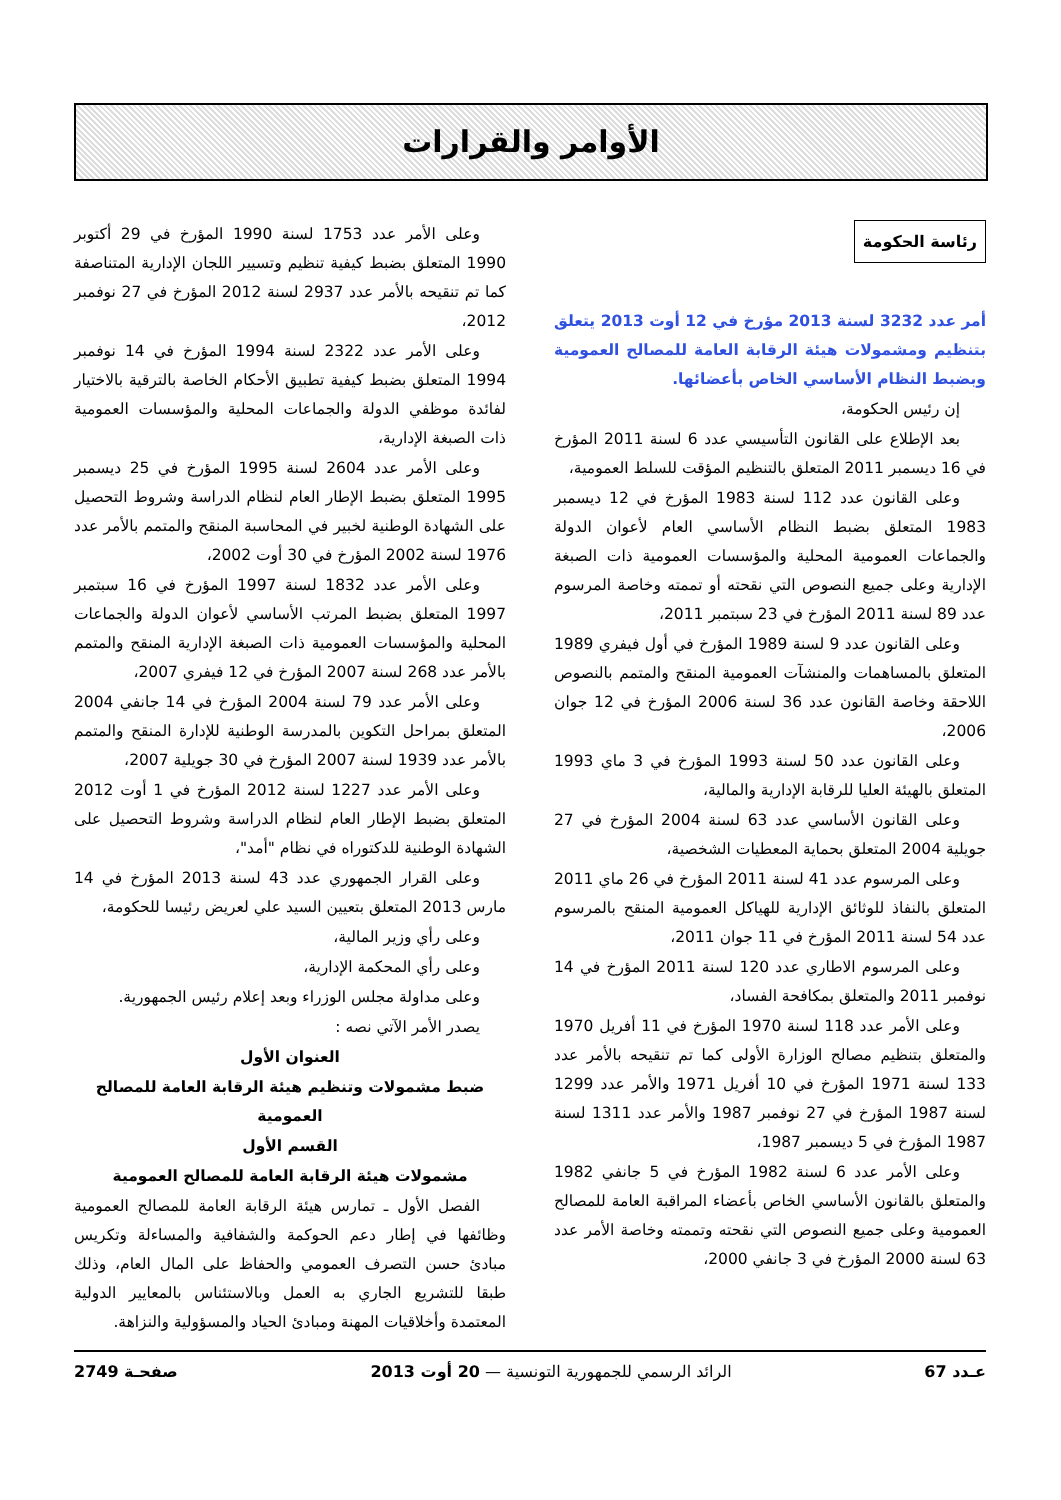الأوامر والقرارات
رئاسة الحكومة
أمر عدد 3232 لسنة 2013 مؤرخ في 12 أوت 2013 يتعلق بتنظيم ومشمولات هيئة الرقابة العامة للمصالح العمومية وبضبط النظام الأساسي الخاص بأعضائها.
إن رئيس الحكومة،
بعد الإطلاع على القانون التأسيسي عدد 6 لسنة 2011 المؤرخ في 16 ديسمبر 2011 المتعلق بالتنظيم المؤقت للسلط العمومية،
وعلى القانون عدد 112 لسنة 1983 المؤرخ في 12 ديسمبر 1983 المتعلق بضبط النظام الأساسي العام لأعوان الدولة والجماعات العمومية المحلية والمؤسسات العمومية ذات الصبغة الإدارية وعلى جميع النصوص التي نقحته أو تممته وخاصة المرسوم عدد 89 لسنة 2011 المؤرخ في 23 سبتمبر 2011،
وعلى القانون عدد 9 لسنة 1989 المؤرخ في أول فيفري 1989 المتعلق بالمساهمات والمنشآت العمومية المنقح والمتمم بالنصوص اللاحقة وخاصة القانون عدد 36 لسنة 2006 المؤرخ في 12 جوان 2006،
وعلى القانون عدد 50 لسنة 1993 المؤرخ في 3 ماي 1993 المتعلق بالهيئة العليا للرقابة الإدارية والمالية،
وعلى القانون الأساسي عدد 63 لسنة 2004 المؤرخ في 27 جويلية 2004 المتعلق بحماية المعطيات الشخصية،
وعلى المرسوم عدد 41 لسنة 2011 المؤرخ في 26 ماي 2011 المتعلق بالنفاذ للوثائق الإدارية للهياكل العمومية المنقح بالمرسوم عدد 54 لسنة 2011 المؤرخ في 11 جوان 2011،
وعلى المرسوم الاطاري عدد 120 لسنة 2011 المؤرخ في 14 نوفمبر 2011 والمتعلق بمكافحة الفساد،
وعلى الأمر عدد 118 لسنة 1970 المؤرخ في 11 أفريل 1970 والمتعلق بتنظيم مصالح الوزارة الأولى كما تم تنقيحه بالأمر عدد 133 لسنة 1971 المؤرخ في 10 أفريل 1971 والأمر عدد 1299 لسنة 1987 المؤرخ في 27 نوفمبر 1987 والأمر عدد 1311 لسنة 1987 المؤرخ في 5 ديسمبر 1987،
وعلى الأمر عدد 6 لسنة 1982 المؤرخ في 5 جانفي 1982 والمتعلق بالقانون الأساسي الخاص بأعضاء المراقبة العامة للمصالح العمومية وعلى جميع النصوص التي نقحته وتممته وخاصة الأمر عدد 63 لسنة 2000 المؤرخ في 3 جانفي 2000،
وعلى الأمر عدد 1753 لسنة 1990 المؤرخ في 29 أكتوبر 1990 المتعلق بضبط كيفية تنظيم وتسيير اللجان الإدارية المتناصفة كما تم تنقيحه بالأمر عدد 2937 لسنة 2012 المؤرخ في 27 نوفمبر 2012،
وعلى الأمر عدد 2322 لسنة 1994 المؤرخ في 14 نوفمبر 1994 المتعلق بضبط كيفية تطبيق الأحكام الخاصة بالترقية بالاختيار لفائدة موظفي الدولة والجماعات المحلية والمؤسسات العمومية ذات الصبغة الإدارية،
وعلى الأمر عدد 2604 لسنة 1995 المؤرخ في 25 ديسمبر 1995 المتعلق بضبط الإطار العام لنظام الدراسة وشروط التحصيل على الشهادة الوطنية لخبير في المحاسبة المنقح والمتمم بالأمر عدد 1976 لسنة 2002 المؤرخ في 30 أوت 2002،
وعلى الأمر عدد 1832 لسنة 1997 المؤرخ في 16 سبتمبر 1997 المتعلق بضبط المرتب الأساسي لأعوان الدولة والجماعات المحلية والمؤسسات العمومية ذات الصبغة الإدارية المنقح والمتمم بالأمر عدد 268 لسنة 2007 المؤرخ في 12 فيفري 2007،
وعلى الأمر عدد 79 لسنة 2004 المؤرخ في 14 جانفي 2004 المتعلق بمراحل التكوين بالمدرسة الوطنية للإدارة المنقح والمتمم بالأمر عدد 1939 لسنة 2007 المؤرخ في 30 جويلية 2007،
وعلى الأمر عدد 1227 لسنة 2012 المؤرخ في 1 أوت 2012 المتعلق بضبط الإطار العام لنظام الدراسة وشروط التحصيل على الشهادة الوطنية للدكتوراه في نظام "أمد"،
وعلى القرار الجمهوري عدد 43 لسنة 2013 المؤرخ في 14 مارس 2013 المتعلق بتعيين السيد علي لعريض رئيسا للحكومة،
وعلى رأي وزير المالية،
وعلى رأي المحكمة الإدارية،
وعلى مداولة مجلس الوزراء وبعد إعلام رئيس الجمهورية.
يصدر الأمر الآتي نصه :
العنوان الأول
ضبط مشمولات وتنظيم هيئة الرقابة العامة للمصالح العمومية
القسم الأول
مشمولات هيئة الرقابة العامة للمصالح العمومية
الفصل الأول ـ تمارس هيئة الرقابة العامة للمصالح العمومية وظائفها في إطار دعم الحوكمة والشفافية والمساءلة وتكريس مبادئ حسن التصرف العمومي والحفاظ على المال العام، وذلك طبقا للتشريع الجاري به العمل وبالاستئناس بالمعايير الدولية المعتمدة وأخلاقيات المهنة ومبادئ الحياد والمسؤولية والنزاهة.
عـدد 67 الرائد الرسمي للجمهورية التونسية — 20 أوت 2013 صفحـة 2749